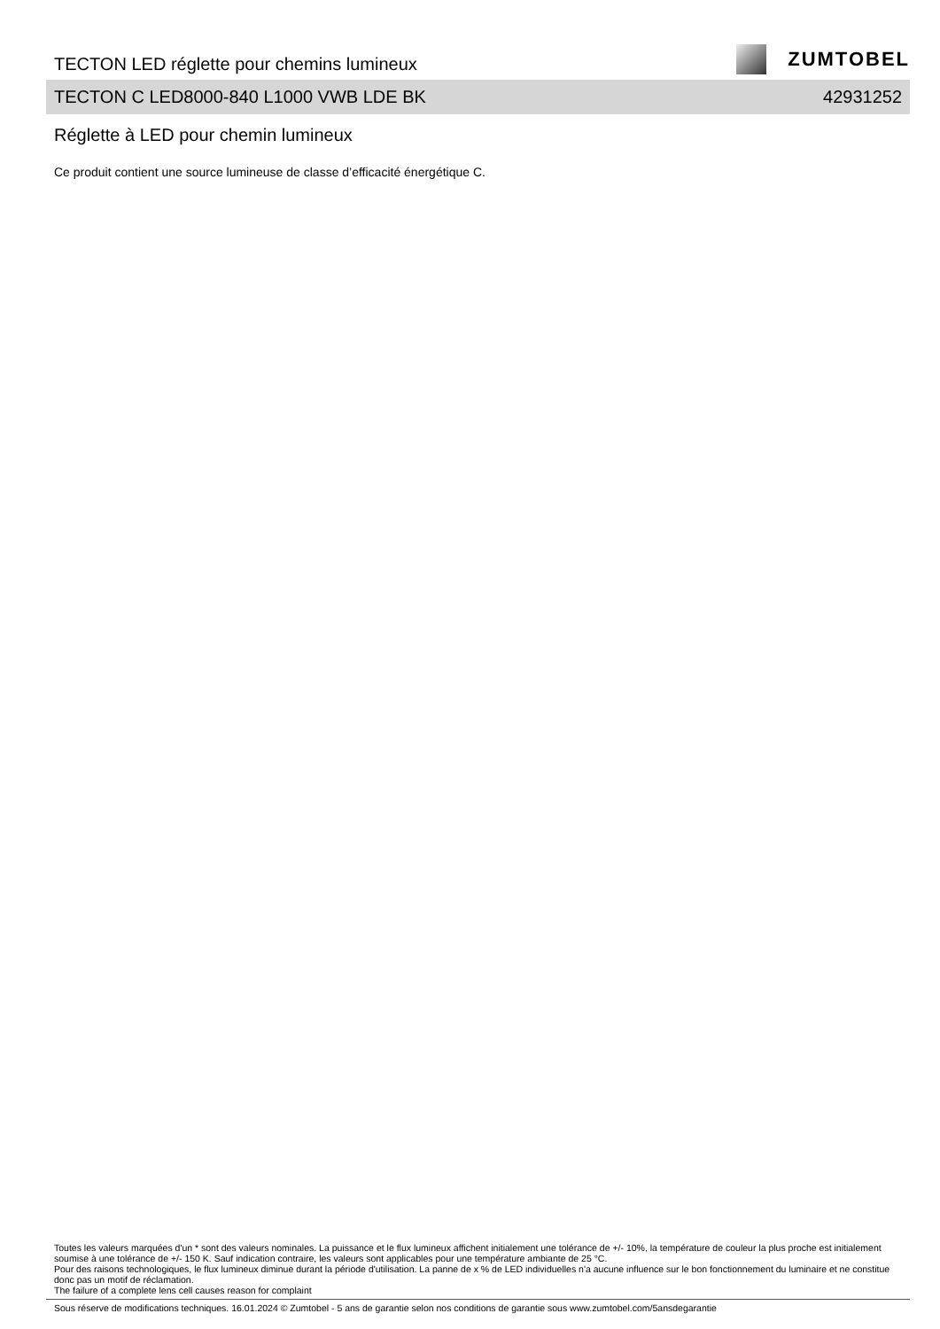TECTON LED réglette pour chemins lumineux
ZUMTOBEL
TECTON C LED8000-840 L1000 VWB LDE BK 42931252
Réglette à LED pour chemin lumineux
Ce produit contient une source lumineuse de classe d’efficacité énergétique C.
Toutes les valeurs marquées d'un * sont des valeurs nominales. La puissance et le flux lumineux affichent initialement une tolérance de +/- 10%, la température de couleur la plus proche est initialement soumise à une tolérance de +/- 150 K. Sauf indication contraire, les valeurs sont applicables pour une température ambiante de 25 °C.
Pour des raisons technologiques, le flux lumineux diminue durant la période d'utilisation. La panne de x % de LED individuelles n'a aucune influence sur le bon fonctionnement du luminaire et ne constitue donc pas un motif de réclamation.
The failure of a complete lens cell causes reason for complaint
Sous réserve de modifications techniques. 16.01.2024 © Zumtobel - 5 ans de garantie selon nos conditions de garantie sous www.zumtobel.com/5ansdegarantie